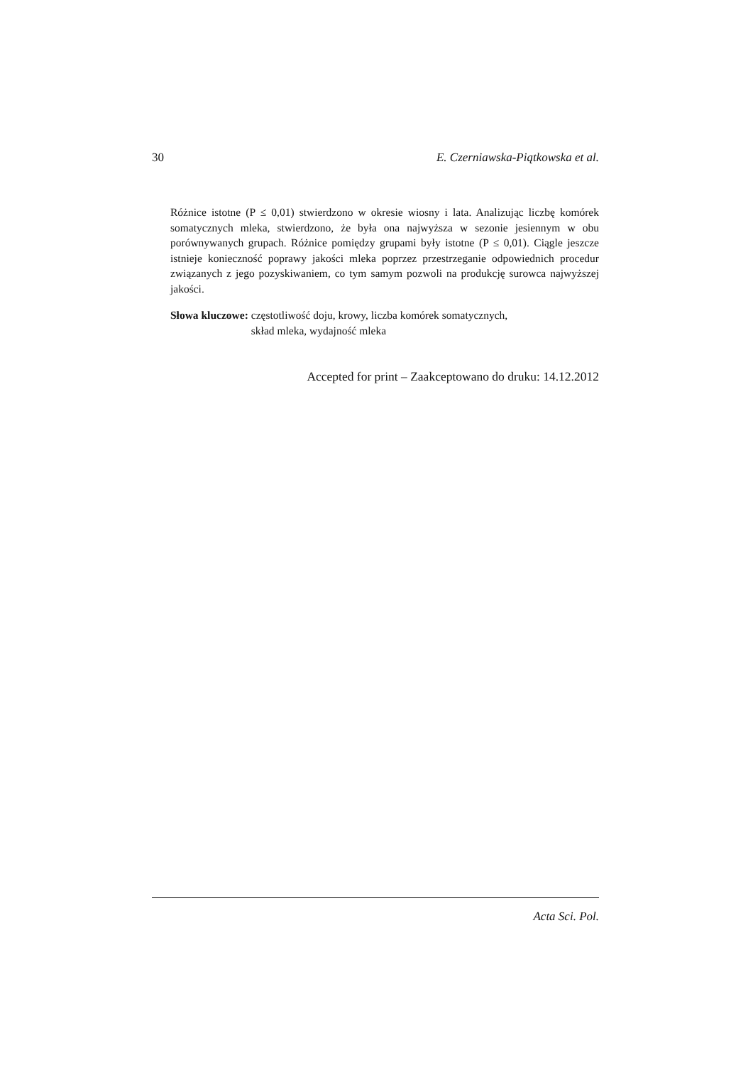30 E. Czerniawska-Piątkowska et al.
Różnice istotne (P ≤ 0,01) stwierdzono w okresie wiosny i lata. Analizując liczbę komórek somatycznych mleka, stwierdzono, że była ona najwyższa w sezonie jesiennym w obu porównywanych grupach. Różnice pomiędzy grupami były istotne (P ≤ 0,01). Ciągle jeszcze istnieje konieczność poprawy jakości mleka poprzez przestrzeganie odpowiednich procedur związanych z jego pozyskiwaniem, co tym samym pozwoli na produkcję surowca najwyższej jakości.
Słowa kluczowe: częstotliwość doju, krowy, liczba komórek somatycznych,
skład mleka, wydajność mleka
Accepted for print – Zaakceptowano do druku: 14.12.2012
Acta Sci. Pol.